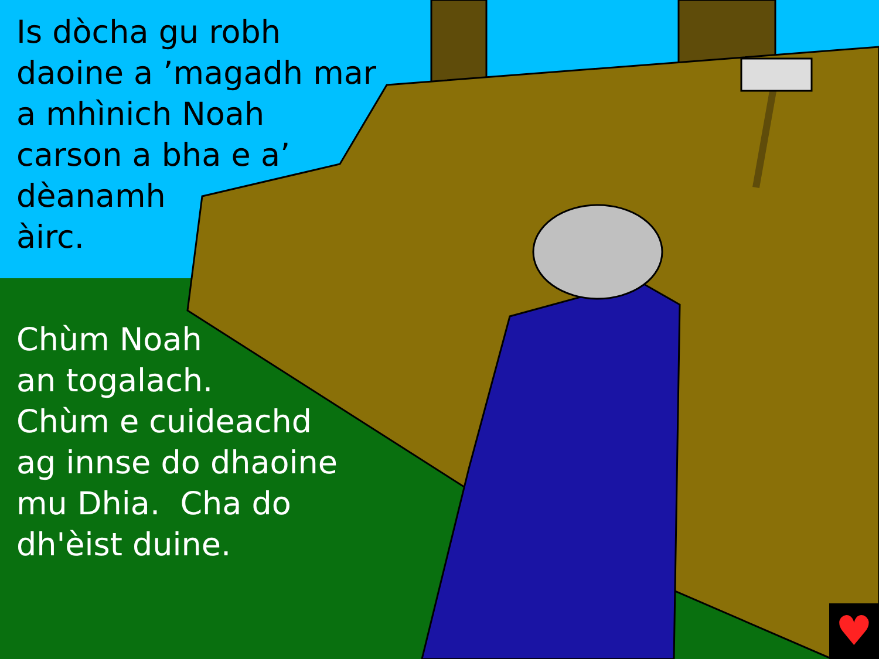Is dòcha gu robh
daoine a ’magadh mar
a mhìnich Noah
carson a bha e a’
dèanamh
àirc.
Chùm Noah
an togalach.
Chùm e cuideachd
ag innse do dhaoine
mu Dhia. Cha do
dh'èist duine.
♥